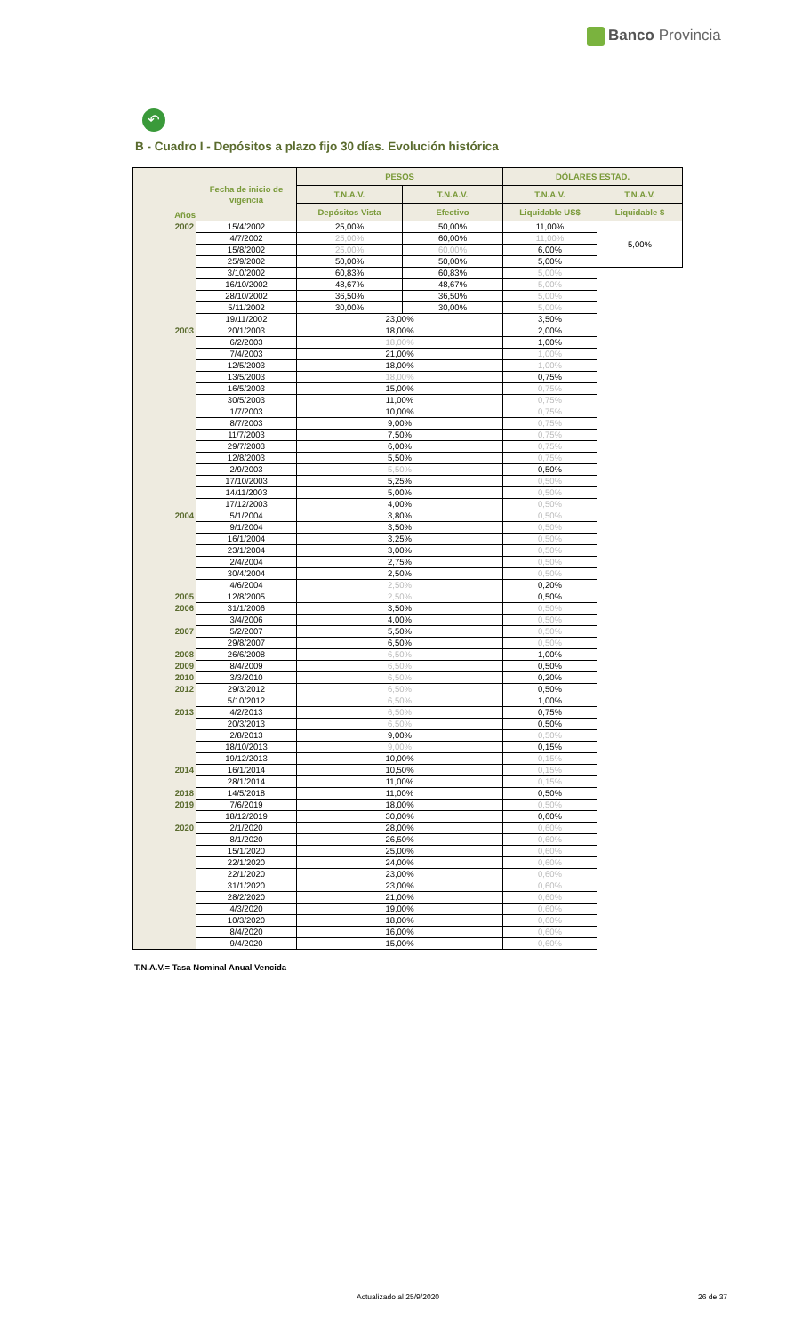Banco Provincia
↶
B - Cuadro I - Depósitos a plazo fijo 30 días. Evolución histórica
| Años | Fecha de inicio de vigencia | PESOS | | DÓLARES ESTAD. | |
| --- | --- | --- | --- | --- | --- |
| | | T.N.A.V. | T.N.A.V. | T.N.A.V. | T.N.A.V. |
| | | Depósitos Vista | Efectivo | Liquidable US$ | Liquidable $ |
| 2002 | 15/4/2002 | 25,00% | 50,00% | 11,00% | 5,00% |
| | 4/7/2002 | 25,00% | 60,00% | 11,00% | |
| | 15/8/2002 | 25,00% | 60,00% | 6,00% | |
| | 25/9/2002 | 50,00% | 50,00% | 5,00% | |
| | 3/10/2002 | 60,83% | 60,83% | 5,00% | |
| | 16/10/2002 | 48,67% | 48,67% | 5,00% | |
| | 28/10/2002 | 36,50% | 36,50% | 5,00% | |
| | 5/11/2002 | 30,00% | 30,00% | 5,00% | |
| | 19/11/2002 | 23,00% | | 3,50% | |
| 2003 | 20/1/2003 | 18,00% | | 2,00% | |
| | 6/2/2003 | 18,00% | | 1,00% | |
| | 7/4/2003 | 21,00% | | 1,00% | |
| | 12/5/2003 | 18,00% | | 1,00% | |
| | 13/5/2003 | 18,00% | | 0,75% | |
| | 16/5/2003 | 15,00% | | 0,75% | |
| | 30/5/2003 | 11,00% | | 0,75% | |
| | 1/7/2003 | 10,00% | | 0,75% | |
| | 8/7/2003 | 9,00% | | 0,75% | |
| | 11/7/2003 | 7,50% | | 0,75% | |
| | 29/7/2003 | 6,00% | | 0,75% | |
| | 12/8/2003 | 5,50% | | 0,75% | |
| | 2/9/2003 | 5,50% | | 0,50% | |
| | 17/10/2003 | 5,25% | | 0,50% | |
| | 14/11/2003 | 5,00% | | 0,50% | |
| | 17/12/2003 | 4,00% | | 0,50% | |
| 2004 | 5/1/2004 | 3,80% | | 0,50% | |
| | 9/1/2004 | 3,50% | | 0,50% | |
| | 16/1/2004 | 3,25% | | 0,50% | |
| | 23/1/2004 | 3,00% | | 0,50% | |
| | 2/4/2004 | 2,75% | | 0,50% | |
| | 30/4/2004 | 2,50% | | 0,50% | |
| | 4/6/2004 | 2,50% | | 0,20% | |
| 2005 | 12/8/2005 | 2,50% | | 0,50% | |
| 2006 | 31/1/2006 | 3,50% | | 0,50% | |
| | 3/4/2006 | 4,00% | | 0,50% | |
| 2007 | 5/2/2007 | 5,50% | | 0,50% | |
| | 29/8/2007 | 6,50% | | 0,50% | |
| 2008 | 26/6/2008 | 6,50% | | 1,00% | |
| 2009 | 8/4/2009 | 6,50% | | 0,50% | |
| 2010 | 3/3/2010 | 6,50% | | 0,20% | |
| 2012 | 29/3/2012 | 6,50% | | 0,50% | |
| | 5/10/2012 | 6,50% | | 1,00% | |
| 2013 | 4/2/2013 | 6,50% | | 0,75% | |
| | 20/3/2013 | 6,50% | | 0,50% | |
| | 2/8/2013 | 9,00% | | 0,50% | |
| | 18/10/2013 | 9,00% | | 0,15% | |
| | 19/12/2013 | 10,00% | | 0,15% | |
| 2014 | 16/1/2014 | 10,50% | | 0,15% | |
| | 28/1/2014 | 11,00% | | 0,15% | |
| 2018 | 14/5/2018 | 11,00% | | 0,50% | |
| 2019 | 7/6/2019 | 18,00% | | 0,50% | |
| | 18/12/2019 | 30,00% | | 0,60% | |
| 2020 | 2/1/2020 | 28,00% | | 0,60% | |
| | 8/1/2020 | 26,50% | | 0,60% | |
| | 15/1/2020 | 25,00% | | 0,60% | |
| | 22/1/2020 | 24,00% | | 0,60% | |
| | 22/1/2020 | 23,00% | | 0,60% | |
| | 31/1/2020 | 23,00% | | 0,60% | |
| | 28/2/2020 | 21,00% | | 0,60% | |
| | 4/3/2020 | 19,00% | | 0,60% | |
| | 10/3/2020 | 18,00% | | 0,60% | |
| | 8/4/2020 | 16,00% | | 0,60% | |
| | 9/4/2020 | 15,00% | | 0,60% | |
T.N.A.V.= Tasa Nominal Anual Vencida
Actualizado al 25/9/2020 26 de 37